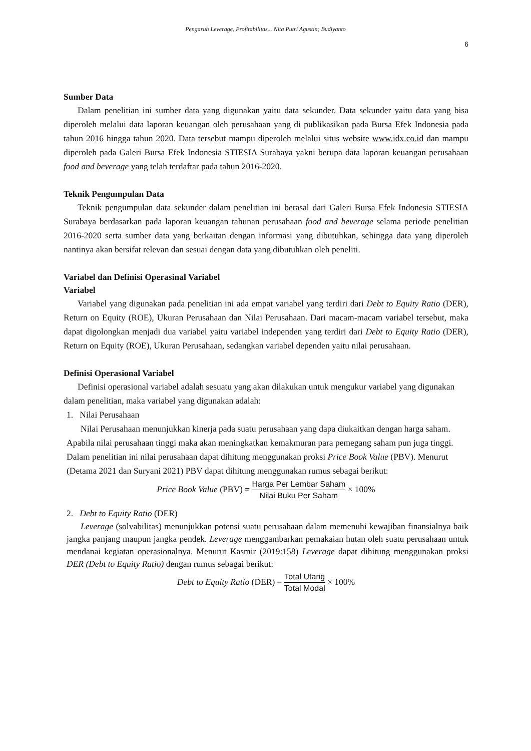Pengaruh Leverage, Profitabilitas... Nita Putri Agustin; Budiyanto
6
Sumber Data
Dalam penelitian ini sumber data yang digunakan yaitu data sekunder. Data sekunder yaitu data yang bisa diperoleh melalui data laporan keuangan oleh perusahaan yang di publikasikan pada Bursa Efek Indonesia pada tahun 2016 hingga tahun 2020. Data tersebut mampu diperoleh melalui situs website www.idx.co.id dan mampu diperoleh pada Galeri Bursa Efek Indonesia STIESIA Surabaya yakni berupa data laporan keuangan perusahaan food and beverage yang telah terdaftar pada tahun 2016-2020.
Teknik Pengumpulan Data
Teknik pengumpulan data sekunder dalam penelitian ini berasal dari Galeri Bursa Efek Indonesia STIESIA Surabaya berdasarkan pada laporan keuangan tahunan perusahaan food and beverage selama periode penelitian 2016-2020 serta sumber data yang berkaitan dengan informasi yang dibutuhkan, sehingga data yang diperoleh nantinya akan bersifat relevan dan sesuai dengan data yang dibutuhkan oleh peneliti.
Variabel dan Definisi Operasinal Variabel
Variabel
Variabel yang digunakan pada penelitian ini ada empat variabel yang terdiri dari Debt to Equity Ratio (DER), Return on Equity (ROE), Ukuran Perusahaan dan Nilai Perusahaan. Dari macam-macam variabel tersebut, maka dapat digolongkan menjadi dua variabel yaitu variabel independen yang terdiri dari Debt to Equity Ratio (DER), Return on Equity (ROE), Ukuran Perusahaan, sedangkan variabel dependen yaitu nilai perusahaan.
Definisi Operasional Variabel
Definisi operasional variabel adalah sesuatu yang akan dilakukan untuk mengukur variabel yang digunakan dalam penelitian, maka variabel yang digunakan adalah:
1. Nilai Perusahaan
Nilai Perusahaan menunjukkan kinerja pada suatu perusahaan yang dapa diukaitkan dengan harga saham. Apabila nilai perusahaan tinggi maka akan meningkatkan kemakmuran para pemegang saham pun juga tinggi. Dalam penelitian ini nilai perusahaan dapat dihitung menggunakan proksi Price Book Value (PBV). Menurut (Detama 2021 dan Suryani 2021) PBV dapat dihitung menggunakan rumus sebagai berikut:
Price Book Value (PBV) = Harga Per Lembar Saham Nilai Buku Per Saham × 100%
2. Debt to Equity Ratio (DER)
Leverage (solvabilitas) menunjukkan potensi suatu perusahaan dalam memenuhi kewajiban finansialnya baik jangka panjang maupun jangka pendek. Leverage menggambarkan pemakaian hutan oleh suatu perusahaan untuk mendanai kegiatan operasionalnya. Menurut Kasmir (2019:158) Leverage dapat dihitung menggunakan proksi DER (Debt to Equity Ratio) dengan rumus sebagai berikut:
Debt to Equity Ratio (DER) = Total Utang Total Modal × 100%